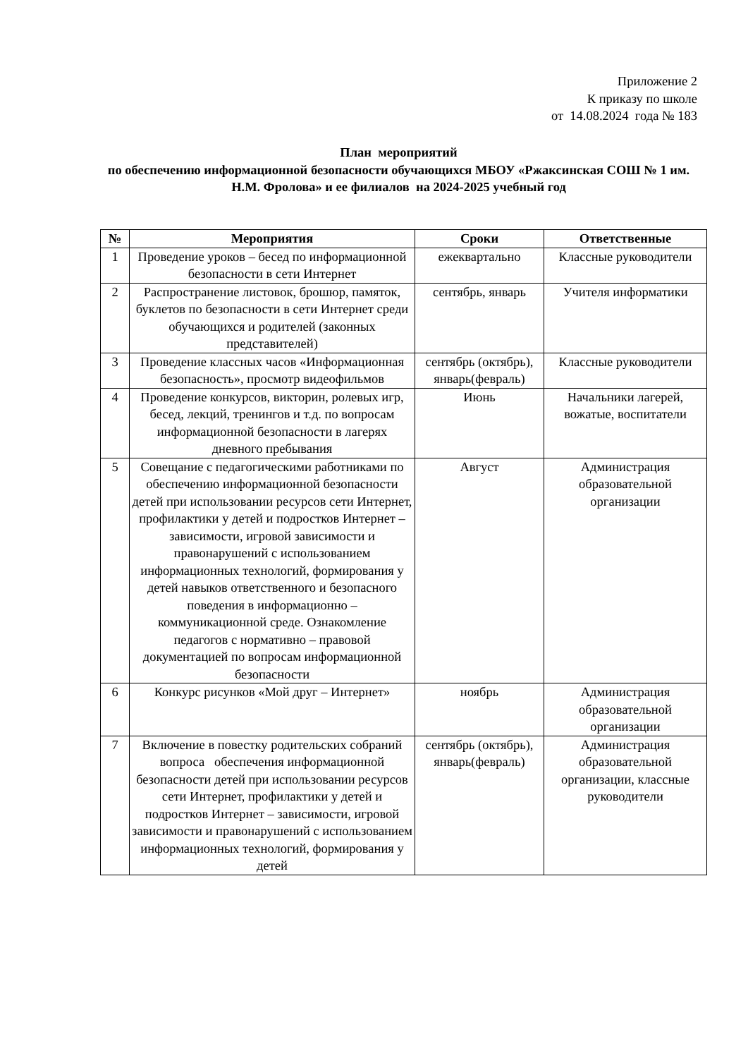Приложение 2
К приказу по школе
от 14.08.2024 года № 183
План мероприятий
по обеспечению информационной безопасности обучающихся МБОУ «Ржаксинская СОШ № 1 им. Н.М. Фролова» и ее филиалов на 2024-2025 учебный год
| № | Мероприятия | Сроки | Ответственные |
| --- | --- | --- | --- |
| 1 | Проведение уроков – бесед по информационной безопасности в сети Интернет | ежеквартально | Классные руководители |
| 2 | Распространение листовок, брошюр, памяток, буклетов по безопасности в сети Интернет среди обучающихся и родителей (законных представителей) | сентябрь, январь | Учителя информатики |
| 3 | Проведение классных часов «Информационная безопасность», просмотр видеофильмов | сентябрь (октябрь), январь(февраль) | Классные руководители |
| 4 | Проведение конкурсов, викторин, ролевых игр, бесед, лекций, тренингов и т.д. по вопросам информационной безопасности в лагерях дневного пребывания | Июнь | Начальники лагерей, вожатые, воспитатели |
| 5 | Совещание с педагогическими работниками по обеспечению информационной безопасности детей при использовании ресурсов сети Интернет, профилактики у детей и подростков Интернет – зависимости, игровой зависимости и правонарушений с использованием информационных технологий, формирования у детей навыков ответственного и безопасного поведения в информационно – коммуникационной среде. Ознакомление педагогов с нормативно – правовой документацией по вопросам информационной безопасности | Август | Администрация образовательной организации |
| 6 | Конкурс рисунков «Мой друг – Интернет» | ноябрь | Администрация образовательной организации |
| 7 | Включение в повестку родительских собраний вопроса обеспечения информационной безопасности детей при использовании ресурсов сети Интернет, профилактики у детей и подростков Интернет – зависимости, игровой зависимости и правонарушений с использованием информационных технологий, формирования у детей | сентябрь (октябрь), январь(февраль) | Администрация образовательной организации, классные руководители |